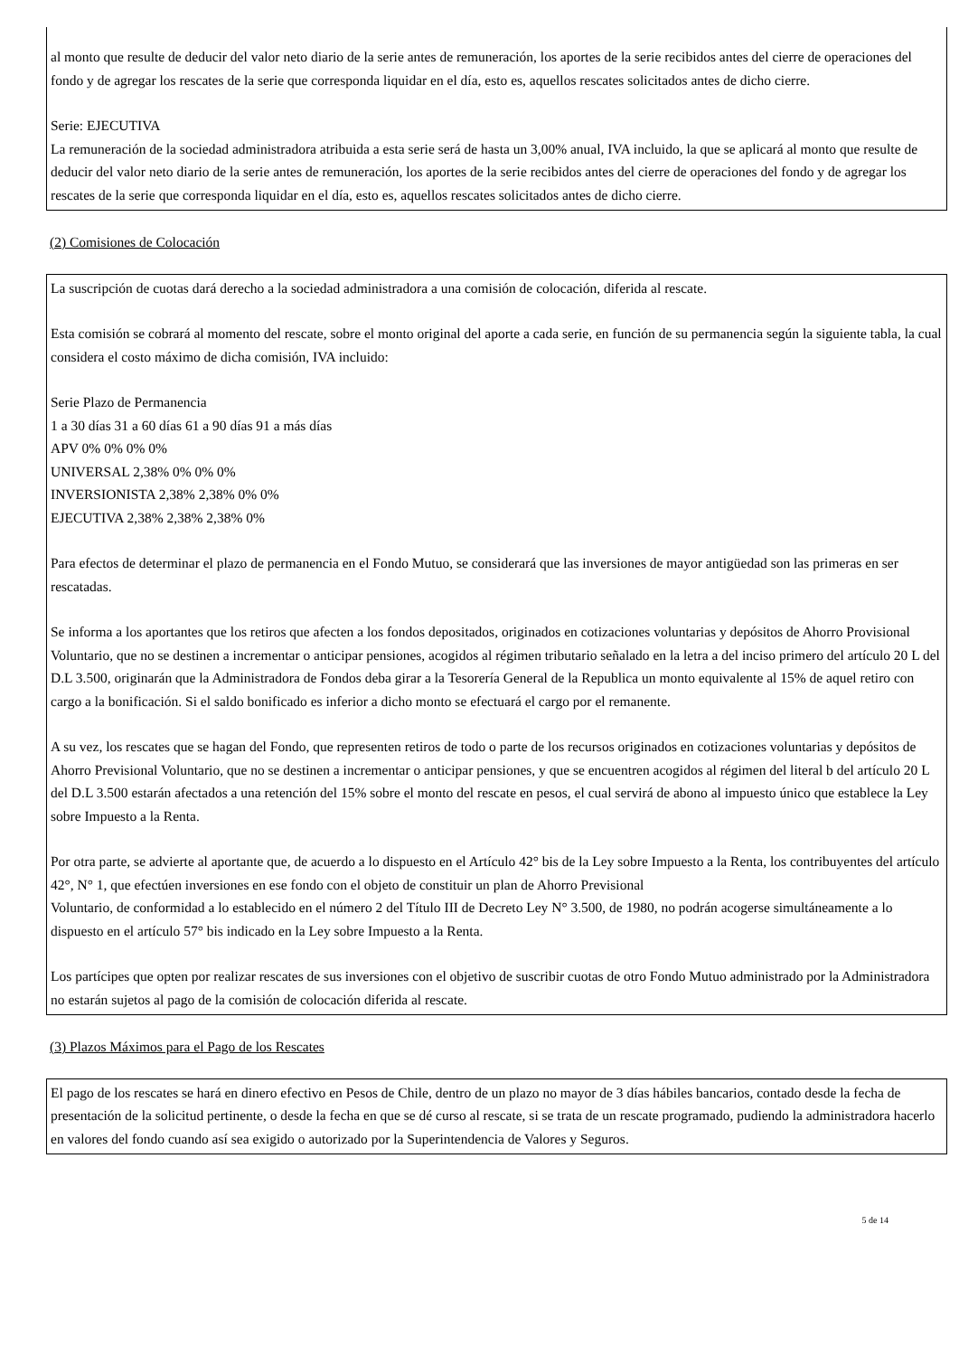al monto que resulte de deducir del valor neto diario de la serie antes de remuneración, los aportes de la serie recibidos antes del cierre de operaciones del fondo y de agregar los rescates de la serie que corresponda liquidar en el día, esto es, aquellos rescates solicitados antes de dicho cierre.
Serie: EJECUTIVA
La remuneración de la sociedad administradora atribuida a esta serie será de hasta un 3,00% anual, IVA incluido, la que se aplicará al monto que resulte de deducir del valor neto diario de la serie antes de remuneración, los aportes de la serie recibidos antes del cierre de operaciones del fondo y de agregar los rescates de la serie que corresponda liquidar en el día, esto es, aquellos rescates solicitados antes de dicho cierre.
(2) Comisiones de Colocación
La suscripción de cuotas dará derecho a la sociedad administradora a una comisión de colocación, diferida al rescate.
Esta comisión se cobrará al momento del rescate, sobre el monto original del aporte a cada serie, en función de su permanencia según la siguiente tabla, la cual considera el costo máximo de dicha comisión, IVA incluido:
Serie Plazo de Permanencia
1 a 30 días 31 a 60 días 61 a 90 días 91 a más días
APV 0% 0% 0% 0%
UNIVERSAL 2,38% 0% 0% 0%
INVERSIONISTA 2,38% 2,38% 0% 0%
EJECUTIVA 2,38% 2,38% 2,38% 0%
Para efectos de determinar el plazo de permanencia en el Fondo Mutuo, se considerará que las inversiones de mayor antigüedad son las primeras en ser rescatadas.
Se informa a los aportantes que los retiros que afecten a los fondos depositados, originados en cotizaciones voluntarias y depósitos de Ahorro Provisional Voluntario, que no se destinen a incrementar o anticipar pensiones, acogidos al régimen tributario señalado en la letra a del inciso primero del artículo 20 L del D.L 3.500, originarán que la Administradora de Fondos deba girar a la Tesorería General de la Republica un monto equivalente al 15% de aquel retiro con cargo a la bonificación. Si el saldo bonificado es inferior a dicho monto se efectuará el cargo por el remanente.
A su vez, los rescates que se hagan del Fondo, que representen retiros de todo o parte de los recursos originados en cotizaciones voluntarias y depósitos de Ahorro Previsional Voluntario, que no se destinen a incrementar o anticipar pensiones, y que se encuentren acogidos al régimen del literal b del artículo 20 L del D.L 3.500 estarán afectados a una retención del 15% sobre el monto del rescate en pesos, el cual servirá de abono al impuesto único que establece la Ley sobre Impuesto a la Renta.
Por otra parte, se advierte al aportante que, de acuerdo a lo dispuesto en el Artículo 42° bis de la Ley sobre Impuesto a la Renta, los contribuyentes del artículo 42°, N° 1, que efectúen inversiones en ese fondo con el objeto de constituir un plan de Ahorro Previsional
Voluntario, de conformidad a lo establecido en el número 2 del Título III de Decreto Ley N° 3.500, de 1980, no podrán acogerse simultáneamente a lo dispuesto en el artículo 57° bis indicado en la Ley sobre Impuesto a la Renta.
Los partícipes que opten por realizar rescates de sus inversiones con el objetivo de suscribir cuotas de otro Fondo Mutuo administrado por la Administradora no estarán sujetos al pago de la comisión de colocación diferida al rescate.
(3) Plazos Máximos para el Pago de los Rescates
El pago de los rescates se hará en dinero efectivo en Pesos de Chile, dentro de un plazo no mayor de 3 días hábiles bancarios, contado desde la fecha de presentación de la solicitud pertinente, o desde la fecha en que se dé curso al rescate, si se trata de un rescate programado, pudiendo la administradora hacerlo en valores del fondo cuando así sea exigido o autorizado por la Superintendencia de Valores y Seguros.
5 de 14